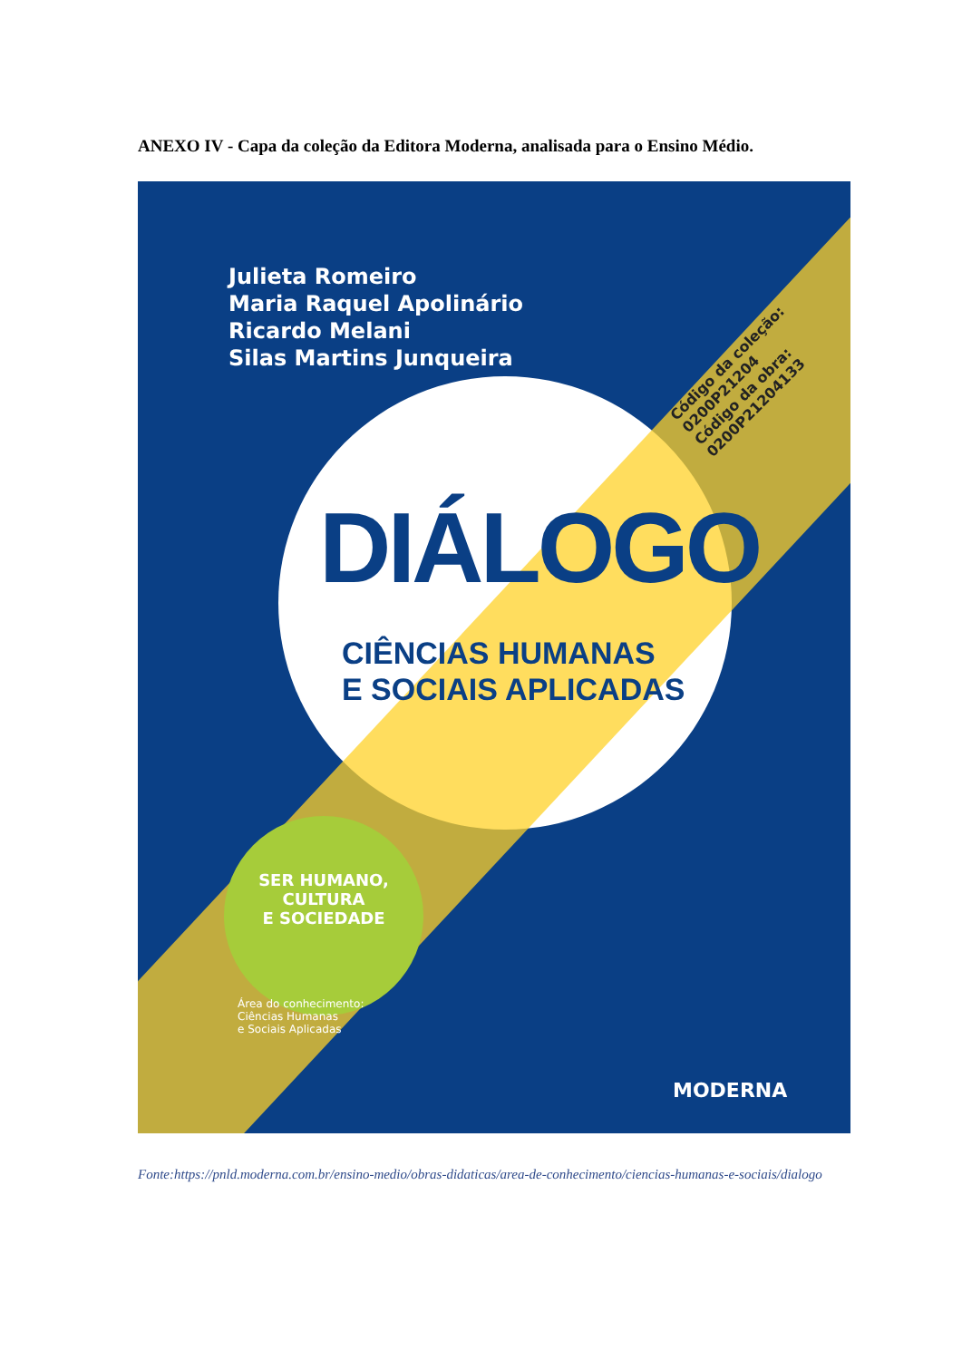ANEXO IV - Capa da coleção da Editora Moderna, analisada para o Ensino Médio.
Julieta Romeiro
Maria Raquel Apolinário
Ricardo Melani
Silas Martins Junqueira
Código da coleção: 0200P21204
Código da obra: 0200P21204133
DIÁLOGO
CIÊNCIAS HUMANAS
E SOCIAIS APLICADAS
SER HUMANO,
CULTURA
E SOCIEDADE
Área do conhecimento:
Ciências Humanas
e Sociais Aplicadas
MODERNA
Fonte:https://pnld.moderna.com.br/ensino-medio/obras-didaticas/area-de-conhecimento/ciencias-humanas-e-sociais/dialogo